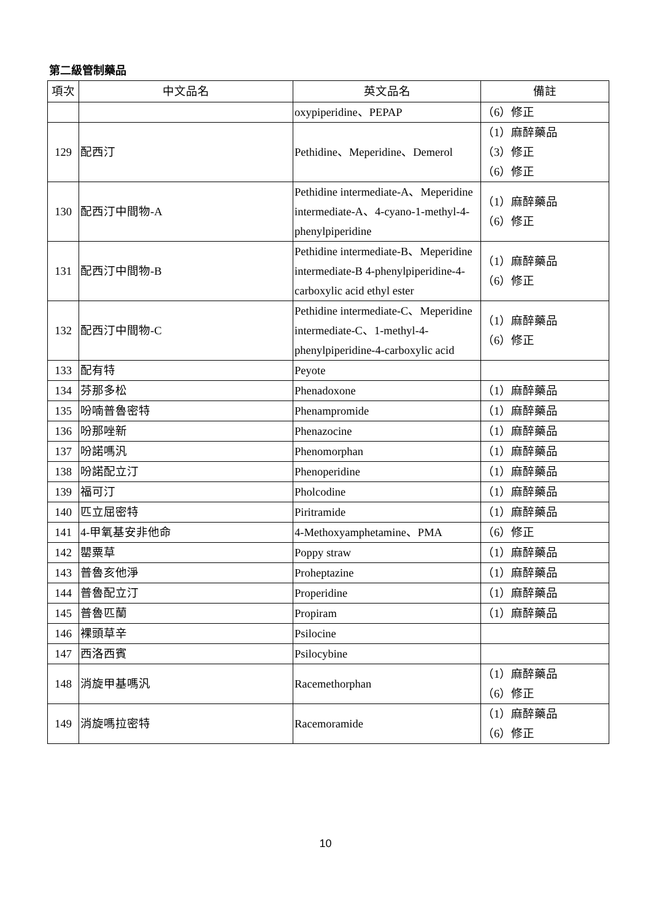第二級管制藥品
| 項次 | 中文品名 | 英文品名 | 備註 |
| --- | --- | --- | --- |
| | | oxypiperidine、PEPAP | （6）修正 |
| 129 | 配西汀 | Pethidine、Meperidine、Demerol | （1）麻醉藥品 （3）修正 （6）修正 |
| 130 | 配西汀中間物-A | Pethidine intermediate-A、Meperidine intermediate-A、4-cyano-1-methyl-4-phenylpiperidine | （1）麻醉藥品 （6）修正 |
| 131 | 配西汀中間物-B | Pethidine intermediate-B、Meperidine intermediate-B 4-phenylpiperidine-4-carboxylic acid ethyl ester | （1）麻醉藥品 （6）修正 |
| 132 | 配西汀中間物-C | Pethidine intermediate-C、Meperidine intermediate-C、1-methyl-4-phenylpiperidine-4-carboxylic acid | （1）麻醉藥品 （6）修正 |
| 133 | 配有特 | Peyote | |
| 134 | 芬那多松 | Phenadoxone | （1）麻醉藥品 |
| 135 | 吩喃普魯密特 | Phenampromide | （1）麻醉藥品 |
| 136 | 吩那唑新 | Phenazocine | （1）麻醉藥品 |
| 137 | 吩諾嗎汎 | Phenomorphan | （1）麻醉藥品 |
| 138 | 吩諾配立汀 | Phenoperidine | （1）麻醉藥品 |
| 139 | 福可汀 | Pholcodine | （1）麻醉藥品 |
| 140 | 匹立屈密特 | Piritramide | （1）麻醉藥品 |
| 141 | 4-甲氧基安非他命 | 4-Methoxyamphetamine、PMA | （6）修正 |
| 142 | 罌粟草 | Poppy straw | （1）麻醉藥品 |
| 143 | 普魯亥他淨 | Proheptazine | （1）麻醉藥品 |
| 144 | 普魯配立汀 | Properidine | （1）麻醉藥品 |
| 145 | 普魯匹蘭 | Propiram | （1）麻醉藥品 |
| 146 | 裸頭草辛 | Psilocine | |
| 147 | 西洛西賓 | Psilocybine | |
| 148 | 消旋甲基嗎汎 | Racemethorphan | （1）麻醉藥品 （6）修正 |
| 149 | 消旋嗎拉密特 | Racemoramide | （1）麻醉藥品 （6）修正 |
10